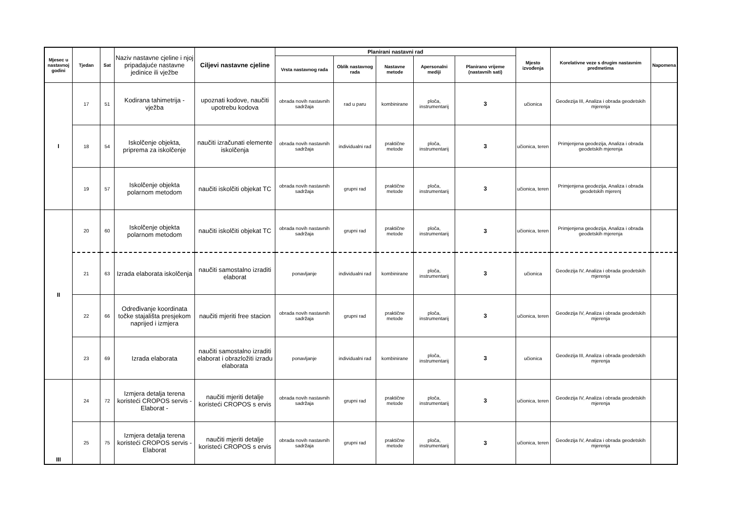| Mjesec u nastavnoj godini | Tjedan | Sat | Naziv nastavne cjeline i njoj pripadajuće nastavne jedinice ili vježbe | Ciljevi nastavne cjeline | Planirani nastavni rad | | | | | Mjesto izvođenja | Korelativne veze s drugim nastavnim predmetima | Napomena |
| --- | --- | --- | --- | --- | --- | --- | --- | --- | --- | --- | --- | --- |
| | | | | | Vrsta nastavnog rada | Oblik nastavnog rada | Nastavne metode | Apersonalni mediji | Planirano vrijeme (nastavnih sati) | | | |
| I | 17 | 51 | Kodirana tahimetrija - vježba | upoznati kodove, naučiti upotrebu kodova | obrada novih nastavnih sadržaja | rad u paru | kombinirane | ploča, instrumentarij | 3 | učionica | Geodezija III, Analiza i obrada geodetskih mjerenja | |
| | 18 | 54 | Iskolčenje objekta, priprema za iskolčenje | naučiti izračunati elemente iskolčenja | obrada novih nastavnih sadržaja | individualni rad | praktične metode | ploča, instrumentarij | 3 | učionica, teren | Primjenjena geodezija, Analiza i obrada geodetskih mjerenja | |
| | 19 | 57 | Iskolčenje objekta polarnom metodom | naučiti iskolčiti objekat TC | obrada novih nastavnih sadržaja | grupni rad | praktične metode | ploča, instrumentarij | 3 | učionica, teren | Primjenjena geodezija, Analiza i obrada geodetskih mjerenj | |
| II | 20 | 60 | Iskolčenje objekta polarnom metodom | naučiti iskolčiti objekat TC | obrada novih nastavnih sadržaja | grupni rad | praktične metode | ploča, instrumentarij | 3 | učionica, teren | Primjenjena geodezija, Analiza i obrada geodetskih mjerenja | |
| | 21 | 63 | Izrada elaborata iskolčenja | naučiti samostalno izraditi elaborat | ponavljanje | individualni rad | kombinirane | ploča, instrumentarij | 3 | učionica | Geodezija IV, Analiza i obrada geodetskih mjerenja | |
| | 22 | 66 | Određivanje koordinata točke stajališta presjekom naprijed i izmjera | naučiti mjeriti free stacion | obrada novih nastavnih sadržaja | grupni rad | praktične metode | ploča, instrumentarij | 3 | učionica, teren | Geodezija IV, Analiza i obrada geodetskih mjerenja | |
| | 23 | 69 | Izrada elaborata | naučiti samostalno izraditi elaborat i obrazložiti izradu elaborata | ponavljanje | individualni rad | kombinirane | ploča, instrumentarij | 3 | učionica | Geodezija III, Analiza i obrada geodetskih mjerenja | |
| III | 24 | 72 | Izmjera detalja terena koristeći CROPOS servis - Elaborat - | naučiti mjeriti detalje koristeći CROPOS s ervis | obrada novih nastavnih sadržaja | grupni rad | praktične metode | ploča, instrumentarij | 3 | učionica, teren | Geodezija IV, Analiza i obrada geodetskih mjerenja | |
| | 25 | 75 | Izmjera detalja terena koristeći CROPOS servis - Elaborat | naučiti mjeriti detalje koristeći CROPOS s ervis | obrada novih nastavnih sadržaja | grupni rad | praktične metode | ploča, instrumentarij | 3 | učionica, teren | Geodezija IV, Analiza i obrada geodetskih mjerenja | |